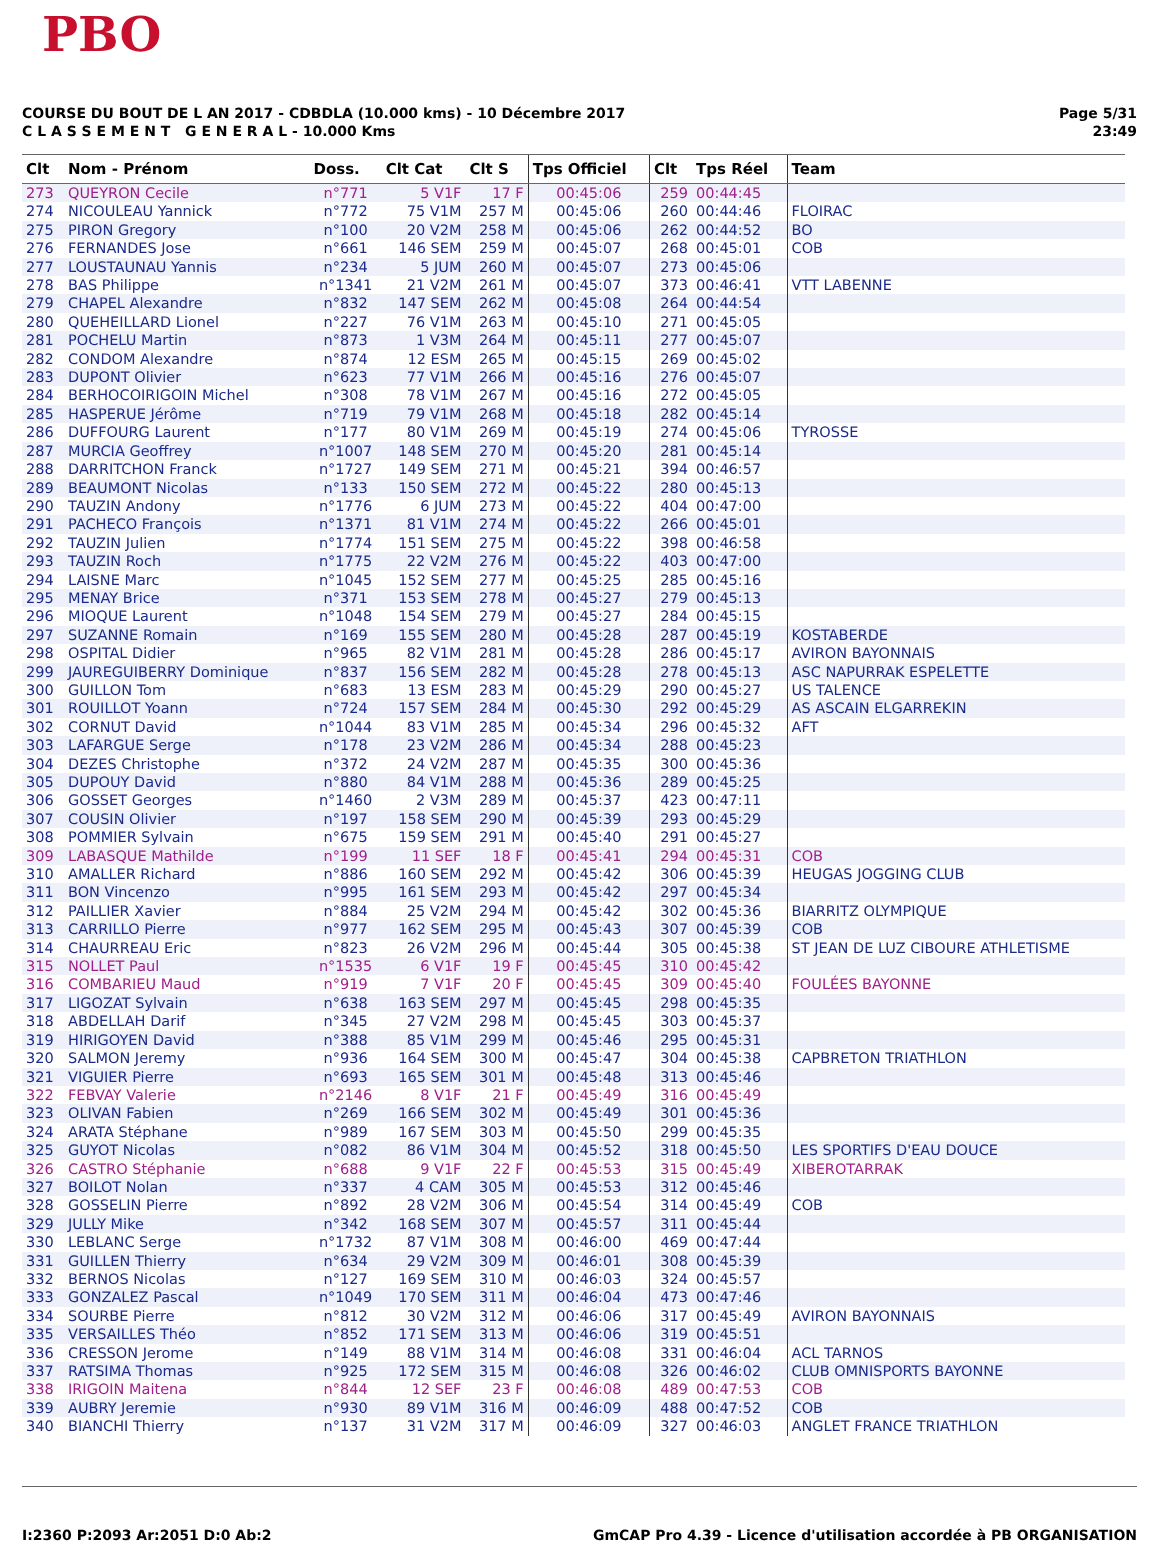PBO
COURSE DU BOUT DE L AN 2017 - CDBDLA (10.000 kms) - 10 Décembre 2017
C L A S S E M E N T G E N E R A L - 10.000 Kms
Page 5/31
23:49
| Clt | Nom - Prénom | Doss. | Clt Cat | Clt S | Tps Officiel | Clt | Tps Réel | Team |
| --- | --- | --- | --- | --- | --- | --- | --- | --- |
| 273 | QUEYRON Cecile | n°771 | 5 V1F | 17 F | 00:45:06 | 259 | 00:44:45 | |
| 274 | NICOULEAU Yannick | n°772 | 75 V1M | 257 M | 00:45:06 | 260 | 00:44:46 | FLOIRAC |
| 275 | PIRON Gregory | n°100 | 20 V2M | 258 M | 00:45:06 | 262 | 00:44:52 | BO |
| 276 | FERNANDES Jose | n°661 | 146 SEM | 259 M | 00:45:07 | 268 | 00:45:01 | COB |
| 277 | LOUSTAUNAU Yannis | n°234 | 5 JUM | 260 M | 00:45:07 | 273 | 00:45:06 | |
| 278 | BAS Philippe | n°1341 | 21 V2M | 261 M | 00:45:07 | 373 | 00:46:41 | VTT LABENNE |
| 279 | CHAPEL Alexandre | n°832 | 147 SEM | 262 M | 00:45:08 | 264 | 00:44:54 | |
| 280 | QUEHEILLARD Lionel | n°227 | 76 V1M | 263 M | 00:45:10 | 271 | 00:45:05 | |
| 281 | POCHELU Martin | n°873 | 1 V3M | 264 M | 00:45:11 | 277 | 00:45:07 | |
| 282 | CONDOM Alexandre | n°874 | 12 ESM | 265 M | 00:45:15 | 269 | 00:45:02 | |
| 283 | DUPONT Olivier | n°623 | 77 V1M | 266 M | 00:45:16 | 276 | 00:45:07 | |
| 284 | BERHOCOIRIGOIN Michel | n°308 | 78 V1M | 267 M | 00:45:16 | 272 | 00:45:05 | |
| 285 | HASPERUE Jérôme | n°719 | 79 V1M | 268 M | 00:45:18 | 282 | 00:45:14 | |
| 286 | DUFFOURG Laurent | n°177 | 80 V1M | 269 M | 00:45:19 | 274 | 00:45:06 | TYROSSE |
| 287 | MURCIA Geoffrey | n°1007 | 148 SEM | 270 M | 00:45:20 | 281 | 00:45:14 | |
| 288 | DARRITCHON Franck | n°1727 | 149 SEM | 271 M | 00:45:21 | 394 | 00:46:57 | |
| 289 | BEAUMONT Nicolas | n°133 | 150 SEM | 272 M | 00:45:22 | 280 | 00:45:13 | |
| 290 | TAUZIN Andony | n°1776 | 6 JUM | 273 M | 00:45:22 | 404 | 00:47:00 | |
| 291 | PACHECO François | n°1371 | 81 V1M | 274 M | 00:45:22 | 266 | 00:45:01 | |
| 292 | TAUZIN Julien | n°1774 | 151 SEM | 275 M | 00:45:22 | 398 | 00:46:58 | |
| 293 | TAUZIN Roch | n°1775 | 22 V2M | 276 M | 00:45:22 | 403 | 00:47:00 | |
| 294 | LAISNE Marc | n°1045 | 152 SEM | 277 M | 00:45:25 | 285 | 00:45:16 | |
| 295 | MENAY Brice | n°371 | 153 SEM | 278 M | 00:45:27 | 279 | 00:45:13 | |
| 296 | MIOQUE Laurent | n°1048 | 154 SEM | 279 M | 00:45:27 | 284 | 00:45:15 | |
| 297 | SUZANNE Romain | n°169 | 155 SEM | 280 M | 00:45:28 | 287 | 00:45:19 | KOSTABERDE |
| 298 | OSPITAL Didier | n°965 | 82 V1M | 281 M | 00:45:28 | 286 | 00:45:17 | AVIRON BAYONNAIS |
| 299 | JAUREGUIBERRY Dominique | n°837 | 156 SEM | 282 M | 00:45:28 | 278 | 00:45:13 | ASC NAPURRAK ESPELETTE |
| 300 | GUILLON Tom | n°683 | 13 ESM | 283 M | 00:45:29 | 290 | 00:45:27 | US TALENCE |
| 301 | ROUILLOT Yoann | n°724 | 157 SEM | 284 M | 00:45:30 | 292 | 00:45:29 | AS ASCAIN ELGARREKIN |
| 302 | CORNUT David | n°1044 | 83 V1M | 285 M | 00:45:34 | 296 | 00:45:32 | AFT |
| 303 | LAFARGUE Serge | n°178 | 23 V2M | 286 M | 00:45:34 | 288 | 00:45:23 | |
| 304 | DEZES Christophe | n°372 | 24 V2M | 287 M | 00:45:35 | 300 | 00:45:36 | |
| 305 | DUPOUY David | n°880 | 84 V1M | 288 M | 00:45:36 | 289 | 00:45:25 | |
| 306 | GOSSET Georges | n°1460 | 2 V3M | 289 M | 00:45:37 | 423 | 00:47:11 | |
| 307 | COUSIN Olivier | n°197 | 158 SEM | 290 M | 00:45:39 | 293 | 00:45:29 | |
| 308 | POMMIER Sylvain | n°675 | 159 SEM | 291 M | 00:45:40 | 291 | 00:45:27 | |
| 309 | LABASQUE Mathilde | n°199 | 11 SEF | 18 F | 00:45:41 | 294 | 00:45:31 | COB |
| 310 | AMALLER Richard | n°886 | 160 SEM | 292 M | 00:45:42 | 306 | 00:45:39 | HEUGAS JOGGING CLUB |
| 311 | BON Vincenzo | n°995 | 161 SEM | 293 M | 00:45:42 | 297 | 00:45:34 | |
| 312 | PAILLIER Xavier | n°884 | 25 V2M | 294 M | 00:45:42 | 302 | 00:45:36 | BIARRITZ OLYMPIQUE |
| 313 | CARRILLO Pierre | n°977 | 162 SEM | 295 M | 00:45:43 | 307 | 00:45:39 | COB |
| 314 | CHAURREAU Eric | n°823 | 26 V2M | 296 M | 00:45:44 | 305 | 00:45:38 | ST JEAN DE LUZ CIBOURE ATHLETISME |
| 315 | NOLLET Paul | n°1535 | 6 V1F | 19 F | 00:45:45 | 310 | 00:45:42 | |
| 316 | COMBARIEU Maud | n°919 | 7 V1F | 20 F | 00:45:45 | 309 | 00:45:40 | FOULÉES BAYONNE |
| 317 | LIGOZAT Sylvain | n°638 | 163 SEM | 297 M | 00:45:45 | 298 | 00:45:35 | |
| 318 | ABDELLAH Darif | n°345 | 27 V2M | 298 M | 00:45:45 | 303 | 00:45:37 | |
| 319 | HIRIGOYEN David | n°388 | 85 V1M | 299 M | 00:45:46 | 295 | 00:45:31 | |
| 320 | SALMON Jeremy | n°936 | 164 SEM | 300 M | 00:45:47 | 304 | 00:45:38 | CAPBRETON TRIATHLON |
| 321 | VIGUIER Pierre | n°693 | 165 SEM | 301 M | 00:45:48 | 313 | 00:45:46 | |
| 322 | FEBVAY Valerie | n°2146 | 8 V1F | 21 F | 00:45:49 | 316 | 00:45:49 | |
| 323 | OLIVAN Fabien | n°269 | 166 SEM | 302 M | 00:45:49 | 301 | 00:45:36 | |
| 324 | ARATA Stéphane | n°989 | 167 SEM | 303 M | 00:45:50 | 299 | 00:45:35 | |
| 325 | GUYOT Nicolas | n°082 | 86 V1M | 304 M | 00:45:52 | 318 | 00:45:50 | LES SPORTIFS D'EAU DOUCE |
| 326 | CASTRO Stéphanie | n°688 | 9 V1F | 22 F | 00:45:53 | 315 | 00:45:49 | XIBEROTARRAK |
| 327 | BOILOT Nolan | n°337 | 4 CAM | 305 M | 00:45:53 | 312 | 00:45:46 | |
| 328 | GOSSELIN Pierre | n°892 | 28 V2M | 306 M | 00:45:54 | 314 | 00:45:49 | COB |
| 329 | JULLY Mike | n°342 | 168 SEM | 307 M | 00:45:57 | 311 | 00:45:44 | |
| 330 | LEBLANC Serge | n°1732 | 87 V1M | 308 M | 00:46:00 | 469 | 00:47:44 | |
| 331 | GUILLEN Thierry | n°634 | 29 V2M | 309 M | 00:46:01 | 308 | 00:45:39 | |
| 332 | BERNOS Nicolas | n°127 | 169 SEM | 310 M | 00:46:03 | 324 | 00:45:57 | |
| 333 | GONZALEZ Pascal | n°1049 | 170 SEM | 311 M | 00:46:04 | 473 | 00:47:46 | |
| 334 | SOURBE Pierre | n°812 | 30 V2M | 312 M | 00:46:06 | 317 | 00:45:49 | AVIRON BAYONNAIS |
| 335 | VERSAILLES Théo | n°852 | 171 SEM | 313 M | 00:46:06 | 319 | 00:45:51 | |
| 336 | CRESSON Jerome | n°149 | 88 V1M | 314 M | 00:46:08 | 331 | 00:46:04 | ACL TARNOS |
| 337 | RATSIMA Thomas | n°925 | 172 SEM | 315 M | 00:46:08 | 326 | 00:46:02 | CLUB OMNISPORTS BAYONNE |
| 338 | IRIGOIN Maitena | n°844 | 12 SEF | 23 F | 00:46:08 | 489 | 00:47:53 | COB |
| 339 | AUBRY Jeremie | n°930 | 89 V1M | 316 M | 00:46:09 | 488 | 00:47:52 | COB |
| 340 | BIANCHI Thierry | n°137 | 31 V2M | 317 M | 00:46:09 | 327 | 00:46:03 | ANGLET FRANCE TRIATHLON |
I:2360 P:2093 Ar:2051 D:0 Ab:2 GmCAP Pro 4.39 - Licence d'utilisation accordée à PB ORGANISATION